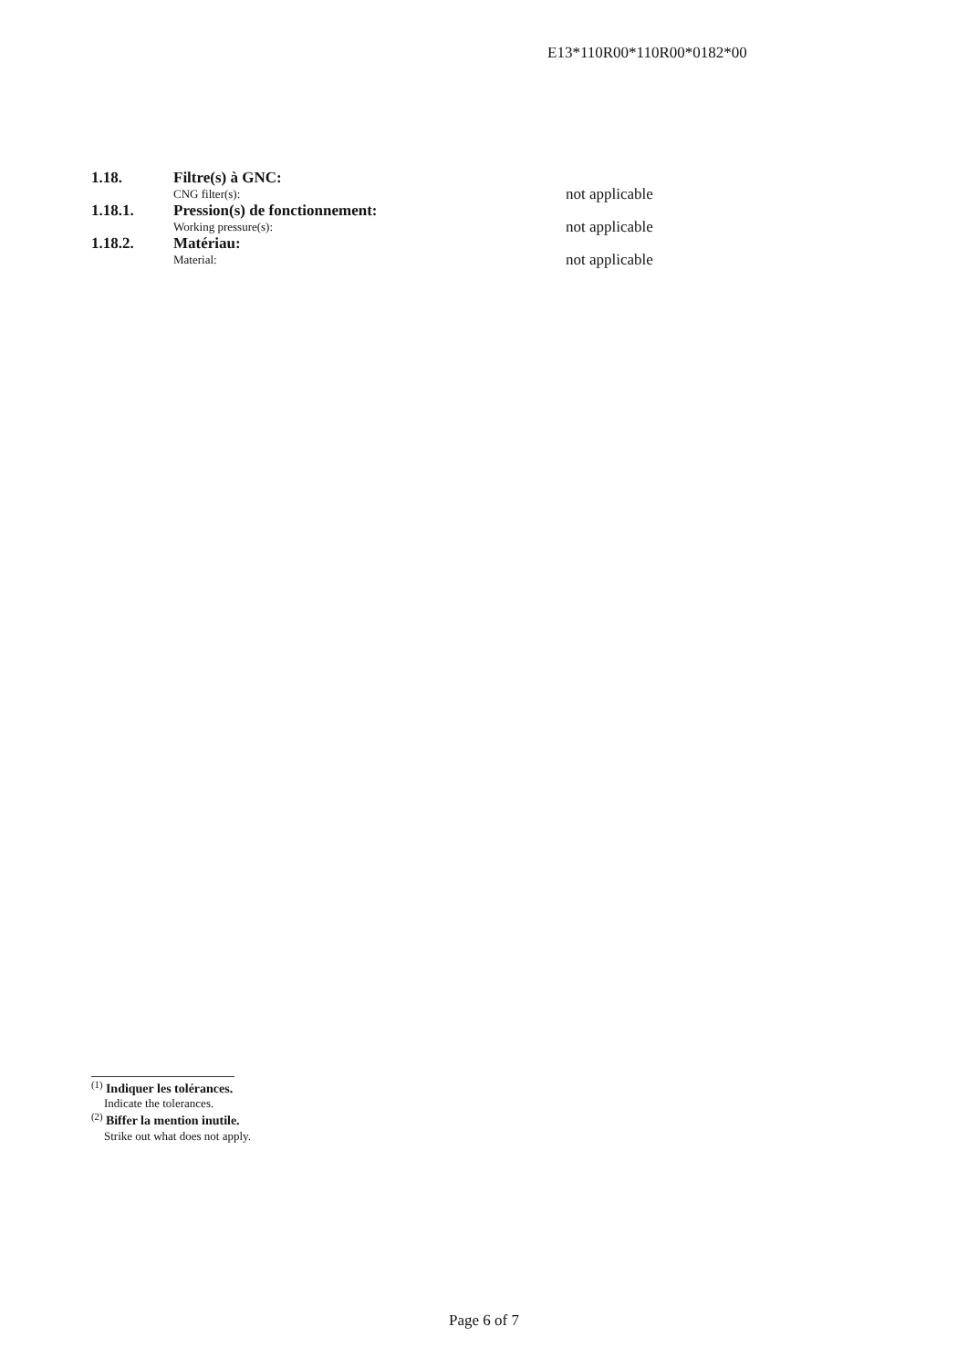E13*110R00*110R00*0182*00
1.18. Filtre(s) à GNC:
CNG filter(s):
not applicable
1.18.1. Pression(s) de fonctionnement:
Working pressure(s):
not applicable
1.18.2. Matériau:
Material:
not applicable
<sup>(1)</sup> Indiquer les tolérances.
Indicate the tolerances.
<sup>(2)</sup> Biffer la mention inutile.
Strike out what does not apply.
Page 6 of 7